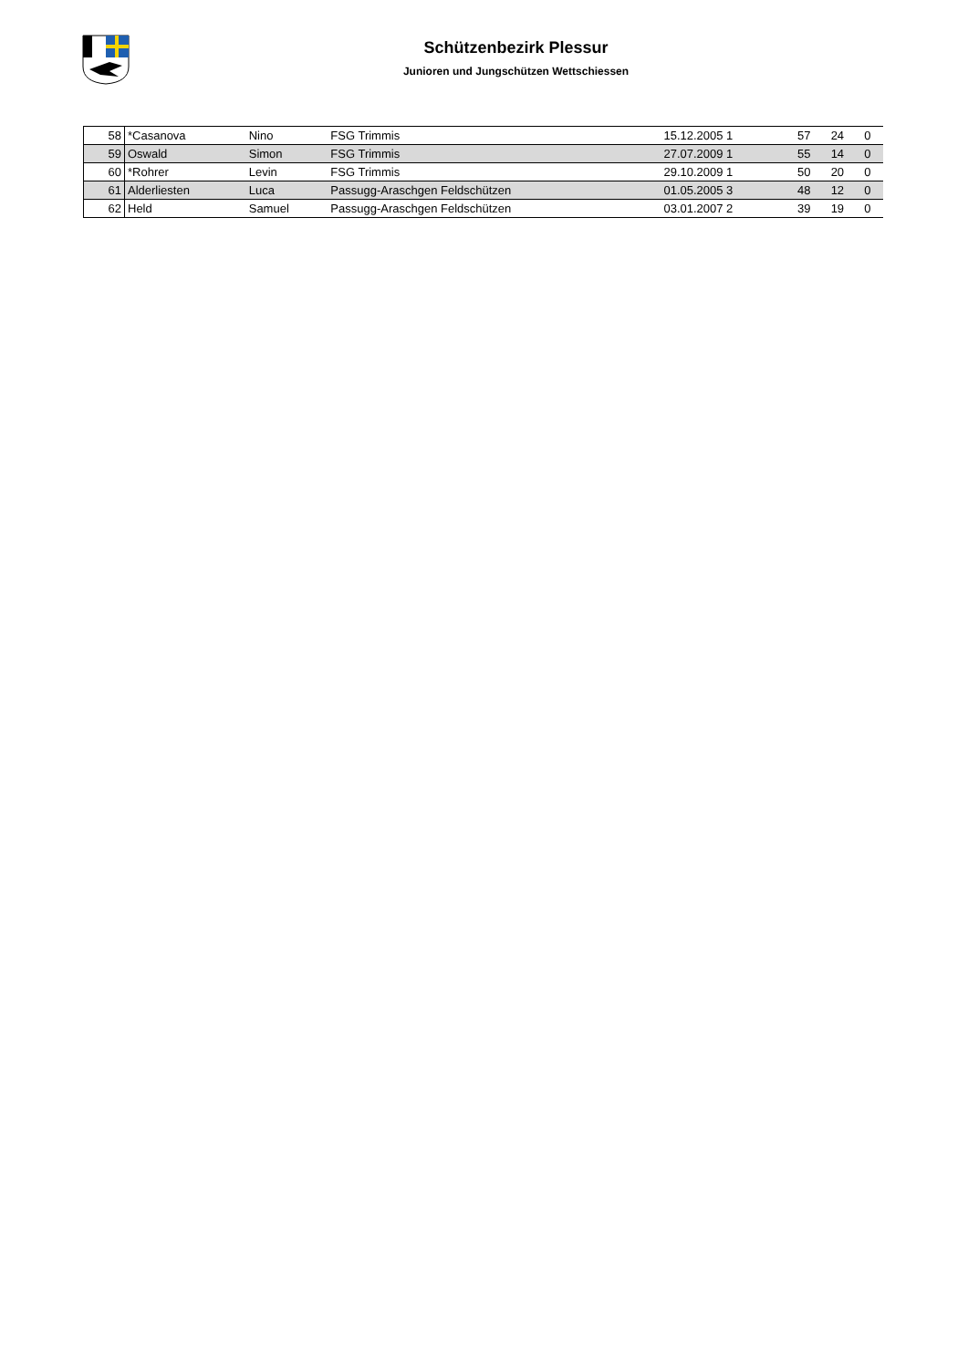Schützenbezirk Plessur
Junioren und Jungschützen Wettschiessen
| 58 | *Casanova | Nino | FSG Trimmis | 15.12.2005 1 | 57 | 24 | 0 |
| 59 | Oswald | Simon | FSG Trimmis | 27.07.2009 1 | 55 | 14 | 0 |
| 60 | *Rohrer | Levin | FSG Trimmis | 29.10.2009 1 | 50 | 20 | 0 |
| 61 | Alderliesten | Luca | Passugg-Araschgen Feldschützen | 01.05.2005 3 | 48 | 12 | 0 |
| 62 | Held | Samuel | Passugg-Araschgen Feldschützen | 03.01.2007 2 | 39 | 19 | 0 |